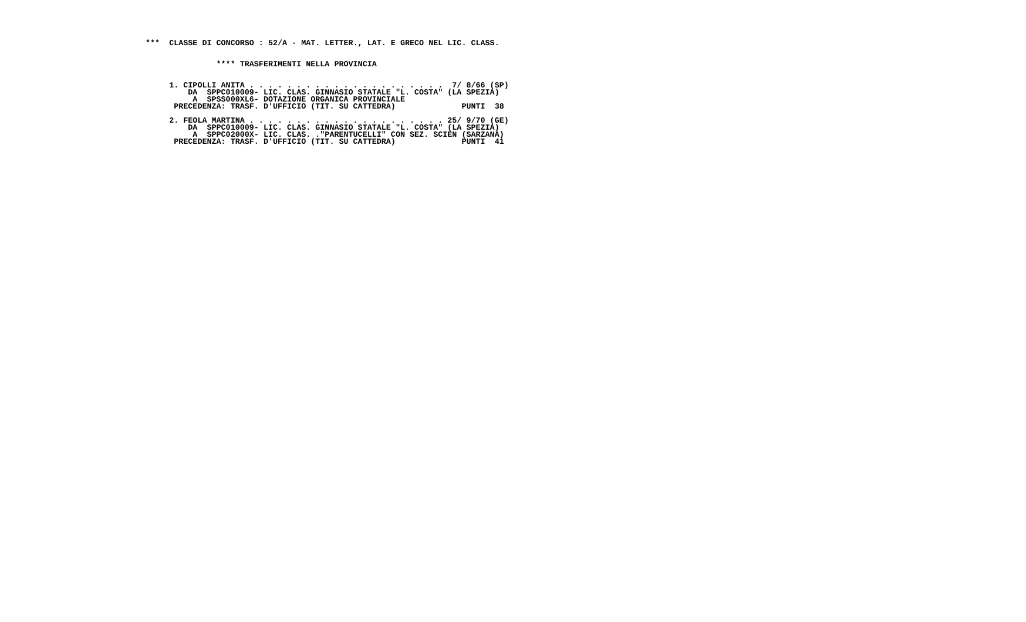***  CLASSE DI CONCORSO : 52/A - MAT. LETTER., LAT. E GRECO NEL LIC. CLASS.


               **** TRASFERIMENTI NELLA PROVINCIA


     1. CIPOLLI ANITA . . . . . . . . . . . . . . . . . . . . .  7/ 8/66 (SP)
         DA  SPPC010009- LIC. CLAS. GINNASIO STATALE "L. COSTA" (LA SPEZIA)
          A  SPSS000XL6- DOTAZIONE ORGANICA PROVINCIALE
      PRECEDENZA: TRASF. D'UFFICIO (TIT. SU CATTEDRA)              PUNTI  38

     2. FEOLA MARTINA . . . . . . . . . . . . . . . . . . . . . 25/ 9/70 (GE)
         DA  SPPC010009- LIC. CLAS. GINNASIO STATALE "L. COSTA" (LA SPEZIA)
          A  SPPC02000X- LIC. CLAS. ."PARENTUCELLI" CON SEZ. SCIEN (SARZANA)
      PRECEDENZA: TRASF. D'UFFICIO (TIT. SU CATTEDRA)              PUNTI  41